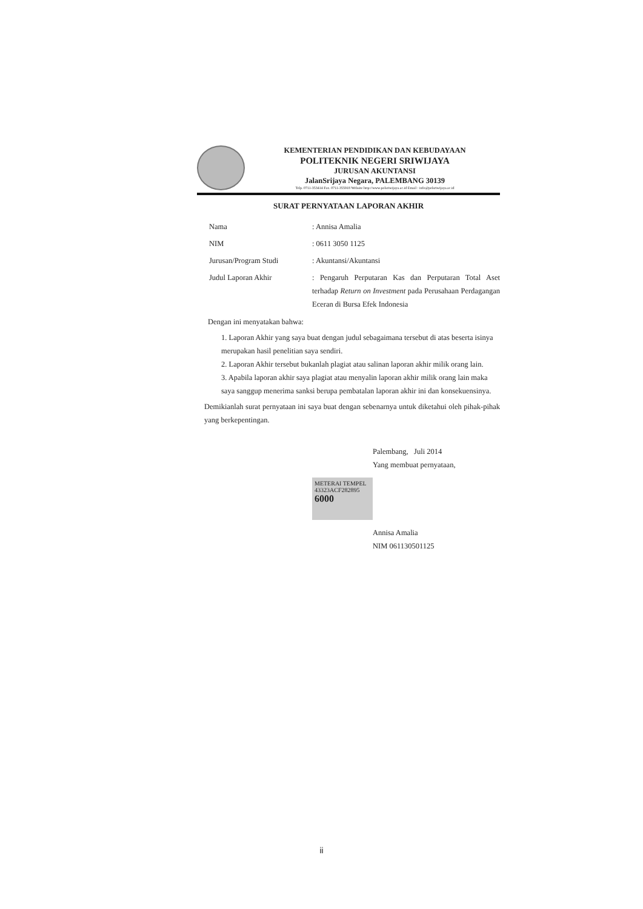KEMENTERIAN PENDIDIKAN DAN KEBUDAYAAN
POLITEKNIK NEGERI SRIWIJAYA
JURUSAN AKUNTANSI
JalanSrijaya Negara, PALEMBANG 30139
Telp. 0711-353414 Fax. 0711-355918 Website http://www.polsriwijaya.ac.id Email : info@polsriwijaya.ac.id
SURAT PERNYATAAN LAPORAN AKHIR
| Nama | : Annisa Amalia |
| NIM | : 0611 3050 1125 |
| Jurusan/Program Studi | : Akuntansi/Akuntansi |
| Judul Laporan Akhir | : Pengaruh Perputaran Kas dan Perputaran Total Aset terhadap Return on Investment pada Perusahaan Perdagangan Eceran di Bursa Efek Indonesia |
Dengan ini menyatakan bahwa:
1. Laporan Akhir yang saya buat dengan judul sebagaimana tersebut di atas beserta isinya merupakan hasil penelitian saya sendiri.
2. Laporan Akhir tersebut bukanlah plagiat atau salinan laporan akhir milik orang lain.
3. Apabila laporan akhir saya plagiat atau menyalin laporan akhir milik orang lain maka saya sanggup menerima sanksi berupa pembatalan laporan akhir ini dan konsekuensinya.
Demikianlah surat pernyataan ini saya buat dengan sebenarnya untuk diketahui oleh pihak-pihak yang berkepentingan.
Palembang, Juli 2014
Yang membuat pernyataan,
METERAI TEMPEL
43323ACF282895
6000
Annisa Amalia
NIM 061130501125
ii